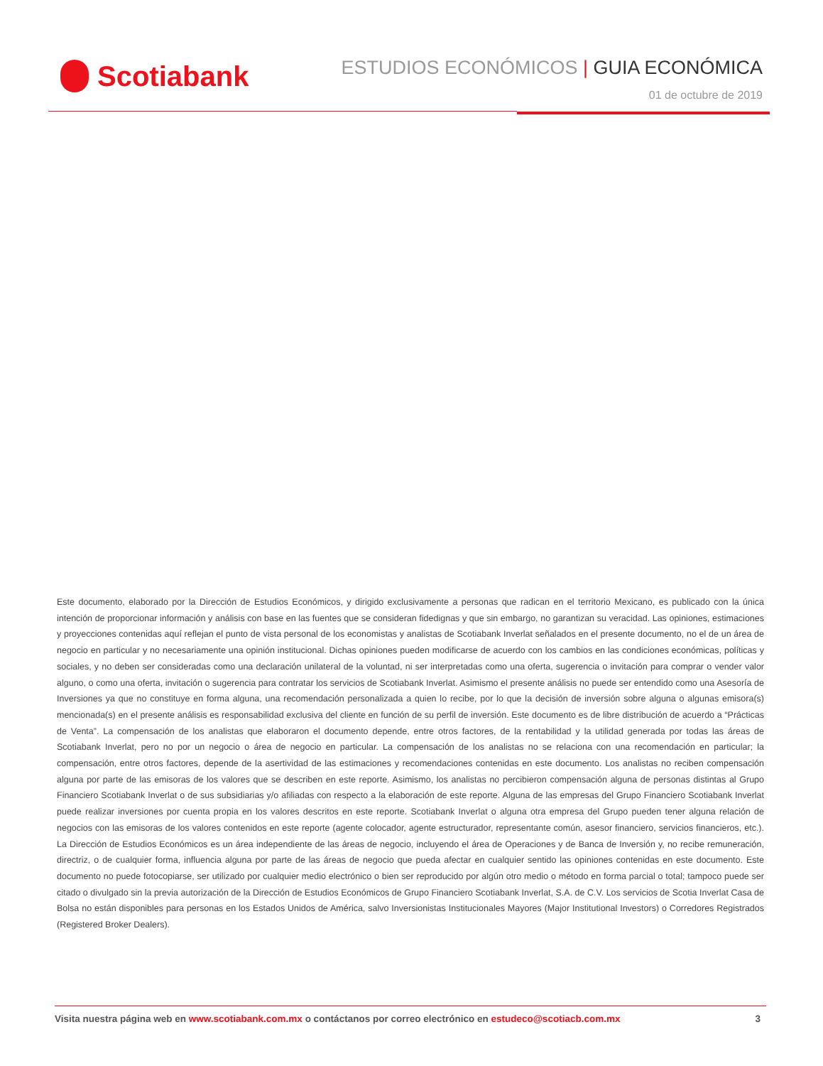Scotiabank
ESTUDIOS ECONÓMICOS | GUIA ECONÓMICA
01 de octubre de 2019
Este documento, elaborado por la Dirección de Estudios Económicos, y dirigido exclusivamente a personas que radican en el territorio Mexicano, es publicado con la única intención de proporcionar información y análisis con base en las fuentes que se consideran fidedignas y que sin embargo, no garantizan su veracidad. Las opiniones, estimaciones y proyecciones contenidas aquí reflejan el punto de vista personal de los economistas y analistas de Scotiabank Inverlat señalados en el presente documento, no el de un área de negocio en particular y no necesariamente una opinión institucional. Dichas opiniones pueden modificarse de acuerdo con los cambios en las condiciones económicas, políticas y sociales, y no deben ser consideradas como una declaración unilateral de la voluntad, ni ser interpretadas como una oferta, sugerencia o invitación para comprar o vender valor alguno, o como una oferta, invitación o sugerencia para contratar los servicios de Scotiabank Inverlat. Asimismo el presente análisis no puede ser entendido como una Asesoría de Inversiones ya que no constituye en forma alguna, una recomendación personalizada a quien lo recibe, por lo que la decisión de inversión sobre alguna o algunas emisora(s) mencionada(s) en el presente análisis es responsabilidad exclusiva del cliente en función de su perfil de inversión. Este documento es de libre distribución de acuerdo a “Prácticas de Venta”. La compensación de los analistas que elaboraron el documento depende, entre otros factores, de la rentabilidad y la utilidad generada por todas las áreas de Scotiabank Inverlat, pero no por un negocio o área de negocio en particular. La compensación de los analistas no se relaciona con una recomendación en particular; la compensación, entre otros factores, depende de la asertividad de las estimaciones y recomendaciones contenidas en este documento. Los analistas no reciben compensación alguna por parte de las emisoras de los valores que se describen en este reporte. Asimismo, los analistas no percibieron compensación alguna de personas distintas al Grupo Financiero Scotiabank Inverlat o de sus subsidiarias y/o afiliadas con respecto a la elaboración de este reporte. Alguna de las empresas del Grupo Financiero Scotiabank Inverlat puede realizar inversiones por cuenta propia en los valores descritos en este reporte. Scotiabank Inverlat o alguna otra empresa del Grupo pueden tener alguna relación de negocios con las emisoras de los valores contenidos en este reporte (agente colocador, agente estructurador, representante común, asesor financiero, servicios financieros, etc.). La Dirección de Estudios Económicos es un área independiente de las áreas de negocio, incluyendo el área de Operaciones y de Banca de Inversión y, no recibe remuneración, directriz, o de cualquier forma, influencia alguna por parte de las áreas de negocio que pueda afectar en cualquier sentido las opiniones contenidas en este documento. Este documento no puede fotocopiarse, ser utilizado por cualquier medio electrónico o bien ser reproducido por algún otro medio o método en forma parcial o total; tampoco puede ser citado o divulgado sin la previa autorización de la Dirección de Estudios Económicos de Grupo Financiero Scotiabank Inverlat, S.A. de C.V. Los servicios de Scotia Inverlat Casa de Bolsa no están disponibles para personas en los Estados Unidos de América, salvo Inversionistas Institucionales Mayores (Major Institutional Investors) o Corredores Registrados (Registered Broker Dealers).
Visita nuestra página web en www.scotiabank.com.mx o contáctanos por correo electrónico en estudeco@scotiacb.com.mx
3